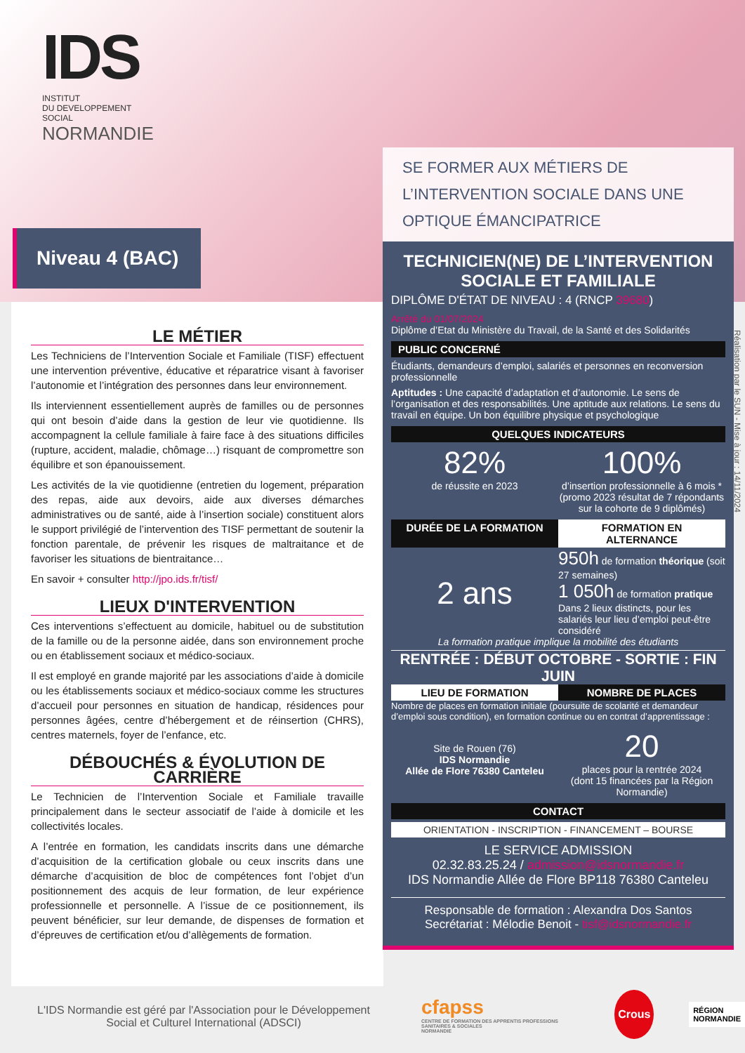IDS
INSTITUT
DU DEVELOPPEMENT
SOCIAL
NORMANDIE
Niveau 4 (BAC)
LE MÉTIER
Les Techniciens de l’Intervention Sociale et Familiale (TISF) effectuent une intervention préventive, éducative et réparatrice visant à favoriser l’autonomie et l’intégration des personnes dans leur environnement.
Ils interviennent essentiellement auprès de familles ou de personnes qui ont besoin d’aide dans la gestion de leur vie quotidienne. Ils accompagnent la cellule familiale à faire face à des situations difficiles (rupture, accident, maladie, chômage…) risquant de compromettre son équilibre et son épanouissement.
Les activités de la vie quotidienne (entretien du logement, préparation des repas, aide aux devoirs, aide aux diverses démarches administratives ou de santé, aide à l’insertion sociale) constituent alors le support privilégié de l’intervention des TISF permettant de soutenir la fonction parentale, de prévenir les risques de maltraitance et de favoriser les situations de bientraitance…
En savoir + consulter http://jpo.ids.fr/tisf/
LIEUX D'INTERVENTION
Ces interventions s’effectuent au domicile, habituel ou de substitution de la famille ou de la personne aidée, dans son environnement proche ou en établissement sociaux et médico-sociaux.
Il est employé en grande majorité par les associations d’aide à domicile ou les établissements sociaux et médico-sociaux comme les structures d’accueil pour personnes en situation de handicap, résidences pour personnes âgées, centre d’hébergement et de réinsertion (CHRS), centres maternels, foyer de l’enfance, etc.
DÉBOUCHÉS & ÉVOLUTION DE CARRIÈRE
Le Technicien de l’Intervention Sociale et Familiale travaille principalement dans le secteur associatif de l’aide à domicile et les collectivités locales.
A l’entrée en formation, les candidats inscrits dans une démarche d’acquisition de la certification globale ou ceux inscrits dans une démarche d’acquisition de bloc de compétences font l’objet d’un positionnement des acquis de leur formation, de leur expérience professionnelle et personnelle. A l’issue de ce positionnement, ils peuvent bénéficier, sur leur demande, de dispenses de formation et d’épreuves de certification et/ou d’allègements de formation.
SE FORMER AUX MÉTIERS DE L’INTERVENTION SOCIALE DANS UNE OPTIQUE ÉMANCIPATRICE
TECHNICIEN(NE) DE L’INTERVENTION SOCIALE ET FAMILIALE
DIPLÔME D'ÉTAT DE NIVEAU : 4 (RNCP 39680)
Arrêté du 01/07/2024
Diplôme d’Etat du Ministère du Travail, de la Santé et des Solidarités
PUBLIC CONCERNÉ
Étudiants, demandeurs d’emploi, salariés et personnes en reconversion professionnelle
Aptitudes : Une capacité d’adaptation et d’autonomie. Le sens de l’organisation et des responsabilités. Une aptitude aux relations. Le sens du travail en équipe. Un bon équilibre physique et psychologique
QUELQUES INDICATEURS
82%
de réussite en 2023
100%
d’insertion professionnelle à 6 mois * (promo 2023 résultat de 7 répondants sur la cohorte de 9 diplômés)
DURÉE DE LA FORMATION FORMATION EN ALTERNANCE
2 ans
950h de formation théorique (soit 27 semaines)
1 050h de formation pratique
Dans 2 lieux distincts, pour les salariés leur lieu d’emploi peut-être considéré
La formation pratique implique la mobilité des étudiants
RENTRÉE : DÉBUT OCTOBRE - SORTIE : FIN JUIN
LIEU DE FORMATION NOMBRE DE PLACES
Nombre de places en formation initiale (poursuite de scolarité et demandeur d’emploi sous condition), en formation continue ou en contrat d’apprentissage :
Site de Rouen (76)
IDS Normandie
Allée de Flore 76380 Canteleu
20
places pour la rentrée 2024
(dont 15 financées par la Région Normandie)
CONTACT
ORIENTATION - INSCRIPTION - FINANCEMENT – BOURSE
LE SERVICE ADMISSION
02.32.83.25.24 / admission@idsnormandie.fr
IDS Normandie Allée de Flore BP118 76380 Canteleu
Responsable de formation : Alexandra Dos Santos
Secrétariat : Mélodie Benoit - tisf@idsnormandie.fr
Réalisation par le SUN - Mise à jour : 14/11/2024
L'IDS Normandie est géré par l'Association pour le Développement Social et Culturel International (ADSCI)
cfapss
CENTRE DE FORMATION DES APPRENTIS PROFESSIONS SANITAIRES & SOCIALES
NORMANDIE
Crous
RÉGION
NORMANDIE